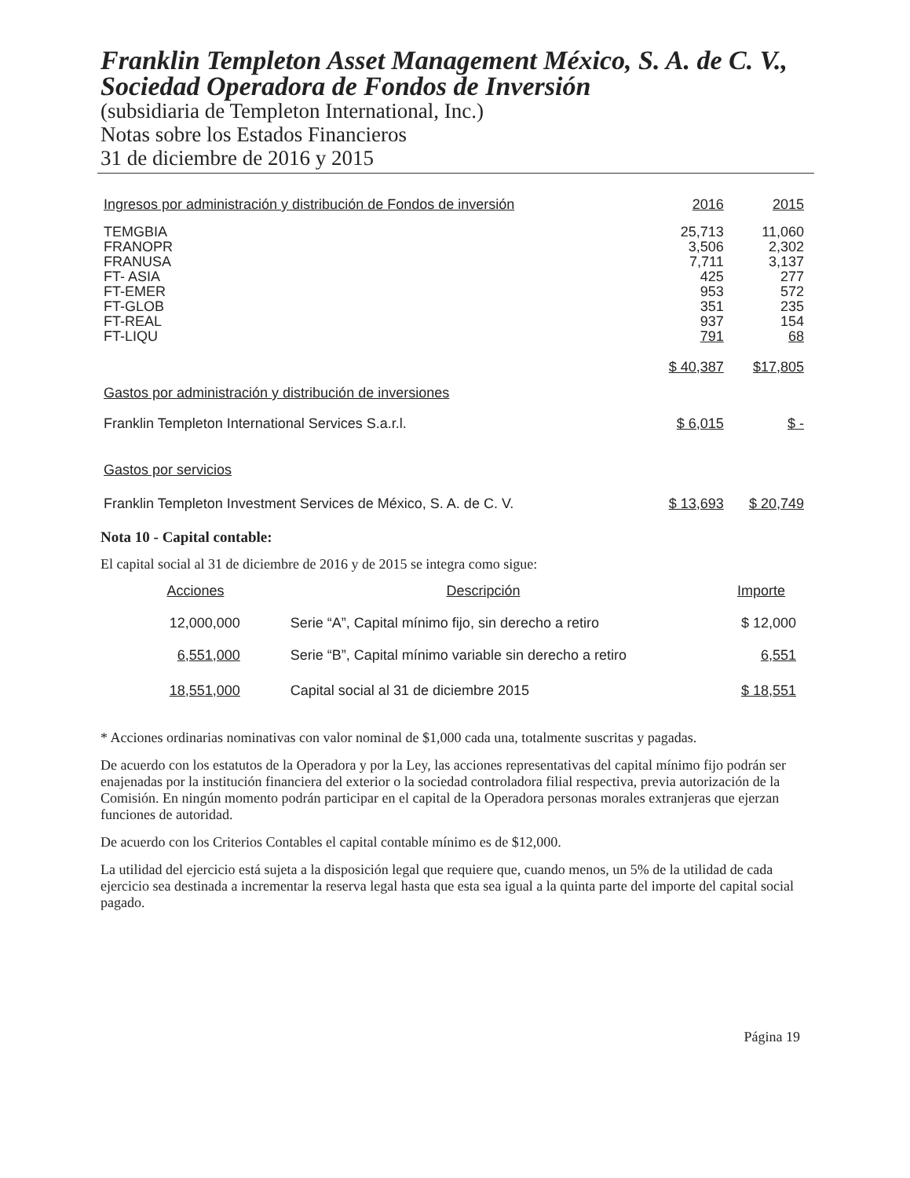Franklin Templeton Asset Management México, S. A. de C. V., Sociedad Operadora de Fondos de Inversión
(subsidiaria de Templeton International, Inc.)
Notas sobre los Estados Financieros
31 de diciembre de 2016 y 2015
| Ingresos por administración y distribución de Fondos de inversión | 2016 | 2015 |
| --- | --- | --- |
| TEMGBIA | 25,713 | 11,060 |
| FRANOPR | 3,506 | 2,302 |
| FRANUSA | 7,711 | 3,137 |
| FT- ASIA | 425 | 277 |
| FT-EMER | 953 | 572 |
| FT-GLOB | 351 | 235 |
| FT-REAL | 937 | 154 |
| FT-LIQU | 791 | 68 |
| | $ 40,387 | $17,805 |
| Gastos por administración y distribución de inversiones | | |
| Franklin Templeton International Services S.a.r.l. | $ 6,015 | $ - |
| Gastos por servicios | | |
| Franklin Templeton Investment Services de México, S. A. de C. V. | $ 13,693 | $ 20,749 |
Nota 10 - Capital contable:
El capital social al 31 de diciembre de 2016 y de 2015 se integra como sigue:
| Acciones | Descripción | Importe |
| --- | --- | --- |
| 12,000,000 | Serie “A”, Capital mínimo fijo, sin derecho a retiro | $ 12,000 |
| 6,551,000 | Serie “B”, Capital mínimo variable sin derecho a retiro | 6,551 |
| 18,551,000 | Capital social al 31 de diciembre 2015 | $ 18,551 |
* Acciones ordinarias nominativas con valor nominal de $1,000 cada una, totalmente suscritas y pagadas.
De acuerdo con los estatutos de la Operadora y por la Ley, las acciones representativas del capital mínimo fijo podrán ser enajenadas por la institución financiera del exterior o la sociedad controladora filial respectiva, previa autorización de la Comisión. En ningún momento podrán participar en el capital de la Operadora personas morales extranjeras que ejerzan funciones de autoridad.
De acuerdo con los Criterios Contables el capital contable mínimo es de $12,000.
La utilidad del ejercicio está sujeta a la disposición legal que requiere que, cuando menos, un 5% de la utilidad de cada ejercicio sea destinada a incrementar la reserva legal hasta que esta sea igual a la quinta parte del importe del capital social pagado.
Página 19